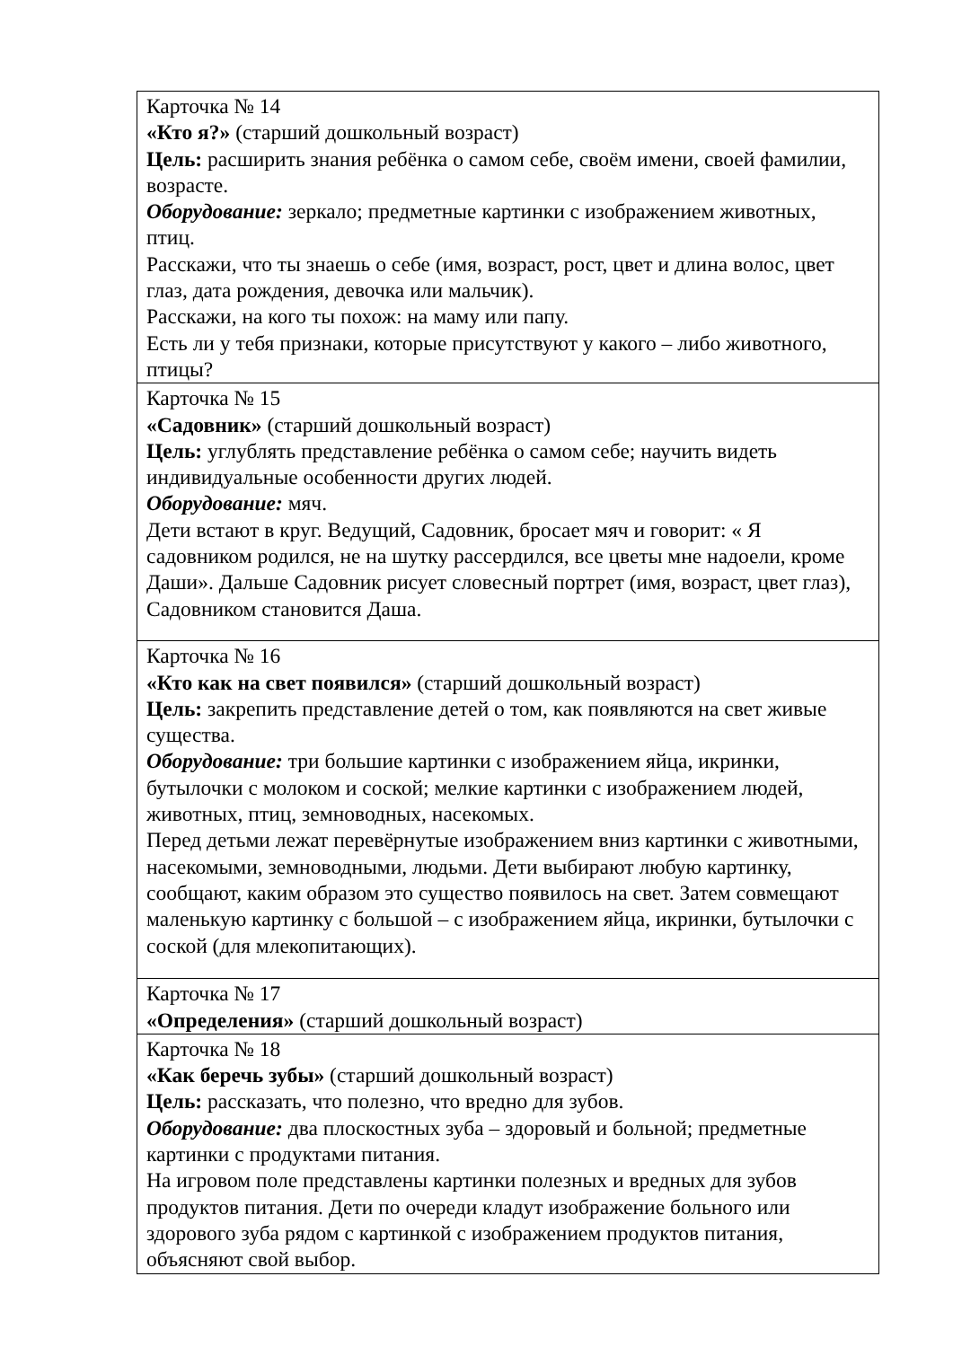| Карточка № 14 «Кто я?» (старший дошкольный возраст) Цель: расширить знания ребёнка о самом себе, своём имени, своей фамилии, возрасте. Оборудование: зеркало; предметные картинки с изображением животных, птиц. Расскажи, что ты знаешь о себе (имя, возраст, рост, цвет и длина волос, цвет глаз, дата рождения, девочка или мальчик). Расскажи, на кого ты похож: на маму или папу. Есть ли у тебя признаки, которые присутствуют у какого – либо животного, птицы? |
| Карточка № 15 «Садовник» (старший дошкольный возраст) Цель: углублять представление ребёнка о самом себе; научить видеть индивидуальные особенности других людей. Оборудование: мяч. Дети встают в круг. Ведущий, Садовник, бросает мяч и говорит: « Я садовником родился, не на шутку рассердился, все цветы мне надоели, кроме Даши». Дальше Садовник рисует словесный портрет (имя, возраст, цвет глаз), Садовником становится Даша. |
| Карточка № 16 «Кто как на свет появился» (старший дошкольный возраст) Цель: закрепить представление детей о том, как появляются на свет живые существа. Оборудование: три большие картинки с изображением яйца, икринки, бутылочки с молоком и соской; мелкие картинки с изображением людей, животных, птиц, земноводных, насекомых. Перед детьми лежат перевёрнутые изображением вниз картинки с животными, насекомыми, земноводными, людьми. Дети выбирают любую картинку, сообщают, каким образом это существо появилось на свет. Затем совмещают маленькую картинку с большой – с изображением яйца, икринки, бутылочки с соской (для млекопитающих). |
| Карточка № 17 «Определения» (старший дошкольный возраст) |
| Карточка № 18 «Как беречь зубы» (старший дошкольный возраст) Цель: рассказать, что полезно, что вредно для зубов. Оборудование: два плоскостных зуба – здоровый и больной; предметные картинки с продуктами питания. На игровом поле представлены картинки полезных и вредных для зубов продуктов питания. Дети по очереди кладут изображение больного или здорового зуба рядом с картинкой с изображением продуктов питания, объясняют свой выбор. |